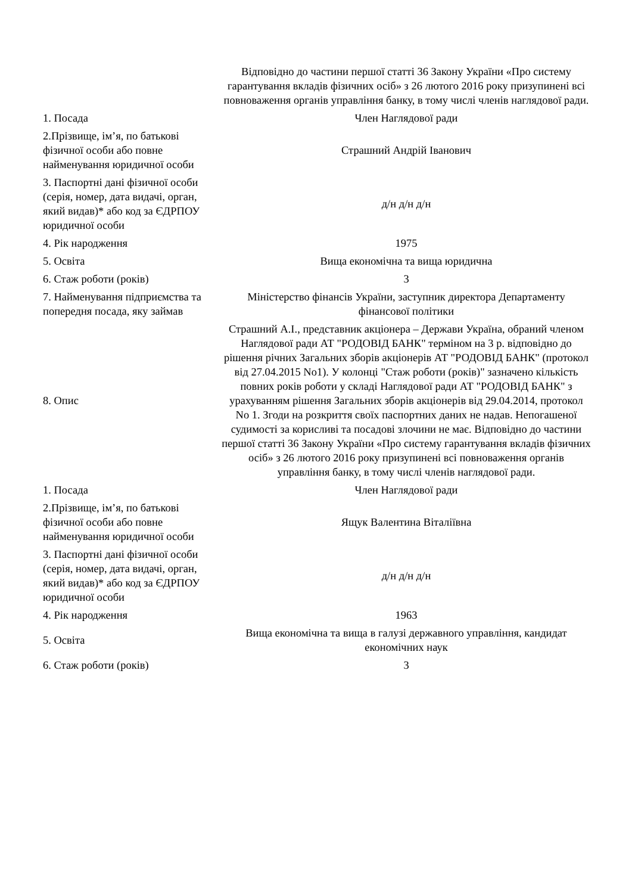| | Відповідно до частини першої статті 36 Закону України «Про систему гарантування вкладів фізичних осіб» з 26 лютого 2016 року призупинені всі повноваження органів управління банку, в тому числі членів наглядової ради. |
| 1. Посада | Член Наглядової ради |
| 2.Прізвище, ім’я, по батькові фізичної особи або повне найменування юридичної особи | Страшний Андрій Іванович |
| 3. Паспортні дані фізичної особи (серія, номер, дата видачі, орган, який видав)* або код за ЄДРПОУ юридичної особи | д/н д/н д/н |
| 4. Рік народження | 1975 |
| 5. Освіта | Вища економічна та вища юридична |
| 6. Стаж роботи (років) | 3 |
| 7. Найменування підприємства та попередня посада, яку займав | Міністерство фінансів України, заступник директора Департаменту фінансової політики |
| 8. Опис | Страшний А.І., представник акціонера – Держави Україна, обраний членом Наглядової ради АТ "РОДОВІД БАНК" терміном на 3 р. відповідно до рішення річних Загальних зборів акціонерів АТ "РОДОВІД БАНК" (протокол від 27.04.2015 No1). У колонці "Стаж роботи (років)" зазначено кількість повних років роботи у складі Наглядової ради АТ "РОДОВІД БАНК" з урахуванням рішення Загальних зборів акціонерів від 29.04.2014, протокол No 1. Згоди на розкриття своїх паспортних даних не надав. Непогашеної судимості за корисливі та посадові злочини не має. Відповідно до частини першої статті 36 Закону України «Про систему гарантування вкладів фізичних осіб» з 26 лютого 2016 року призупинені всі повноваження органів управління банку, в тому числі членів наглядової ради. |
| 1. Посада | Член Наглядової ради |
| 2.Прізвище, ім’я, по батькові фізичної особи або повне найменування юридичної особи | Ящук Валентина Віталіївна |
| 3. Паспортні дані фізичної особи (серія, номер, дата видачі, орган, який видав)* або код за ЄДРПОУ юридичної особи | д/н д/н д/н |
| 4. Рік народження | 1963 |
| 5. Освіта | Вища економічна та вища в галузі державного управління, кандидат економічних наук |
| 6. Стаж роботи (років) | 3 |